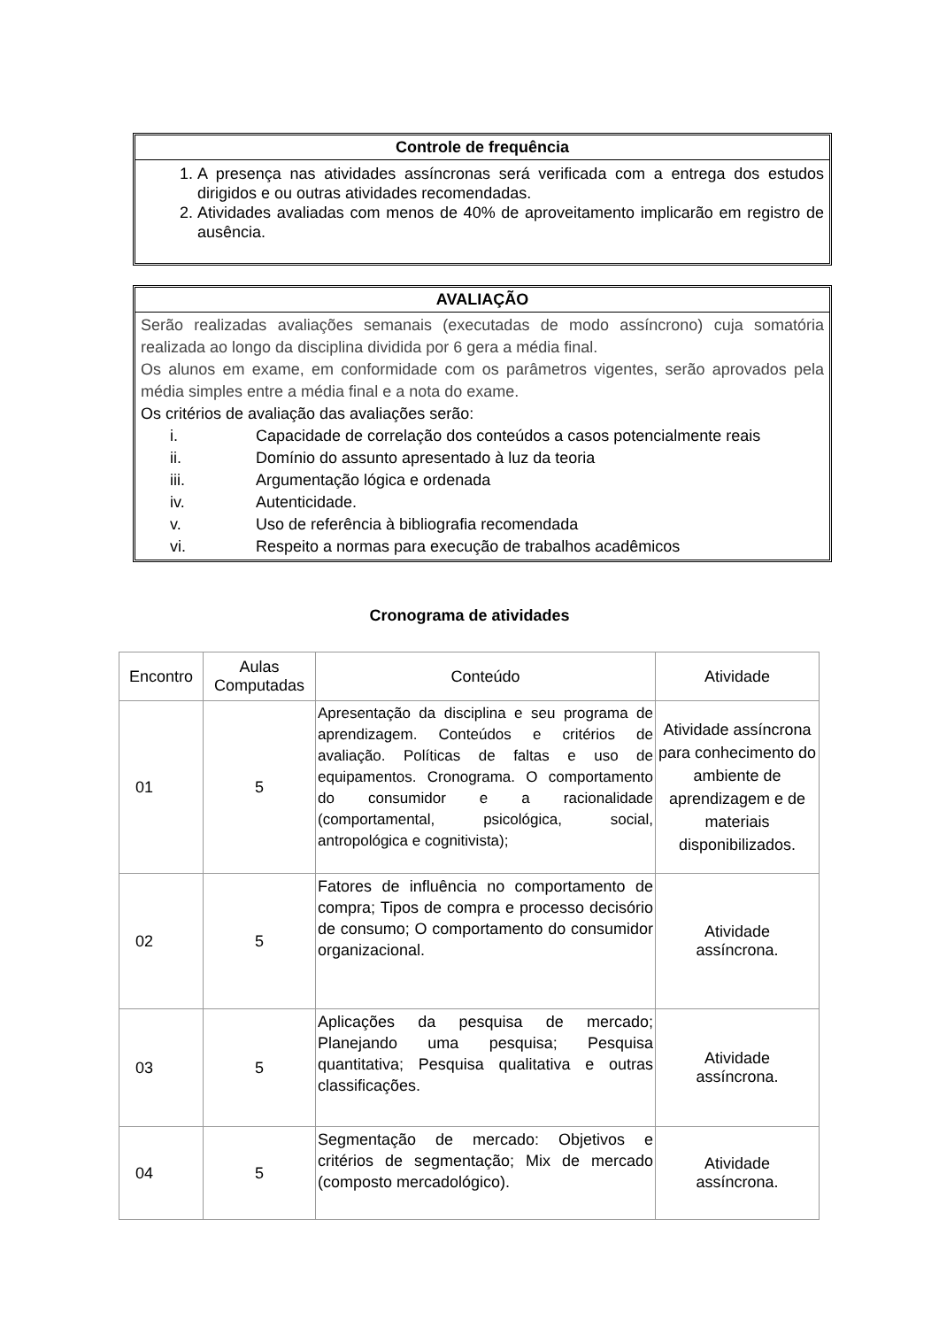Controle de frequência
1. A presença nas atividades assíncronas será verificada com a entrega dos estudos dirigidos e ou outras atividades recomendadas.
2. Atividades avaliadas com menos de 40% de aproveitamento implicarão em registro de ausência.
AVALIAÇÃO
Serão realizadas avaliações semanais (executadas de modo assíncrono) cuja somatória realizada ao longo da disciplina dividida por 6 gera a média final.
Os alunos em exame, em conformidade com os parâmetros vigentes, serão aprovados pela média simples entre a média final e a nota do exame.
Os critérios de avaliação das avaliações serão:
i. Capacidade de correlação dos conteúdos a casos potencialmente reais
ii. Domínio do assunto apresentado à luz da teoria
iii. Argumentação lógica e ordenada
iv. Autenticidade.
v. Uso de referência à bibliografia recomendada
vi. Respeito a normas para execução de trabalhos acadêmicos
Cronograma de atividades
| Encontro | Aulas Computadas | Conteúdo | Atividade |
| 01 | 5 | Apresentação da disciplina e seu programa de aprendizagem. Conteúdos e critérios de avaliação. Políticas de faltas e uso de equipamentos. Cronograma. O comportamento do consumidor e a racionalidade (comportamental, psicológica, social, antropológica e cognitivista); | Atividade assíncrona para conhecimento do ambiente de aprendizagem e de materiais disponibilizados. |
| 02 | 5 | Fatores de influência no comportamento de compra; Tipos de compra e processo decisório de consumo; O comportamento do consumidor organizacional. | Atividade assíncrona. |
| 03 | 5 | Aplicações da pesquisa de mercado; Planejando uma pesquisa; Pesquisa quantitativa; Pesquisa qualitativa e outras classificações. | Atividade assíncrona. |
| 04 | 5 | Segmentação de mercado: Objetivos e critérios de segmentação; Mix de mercado (composto mercadológico). | Atividade assíncrona. |